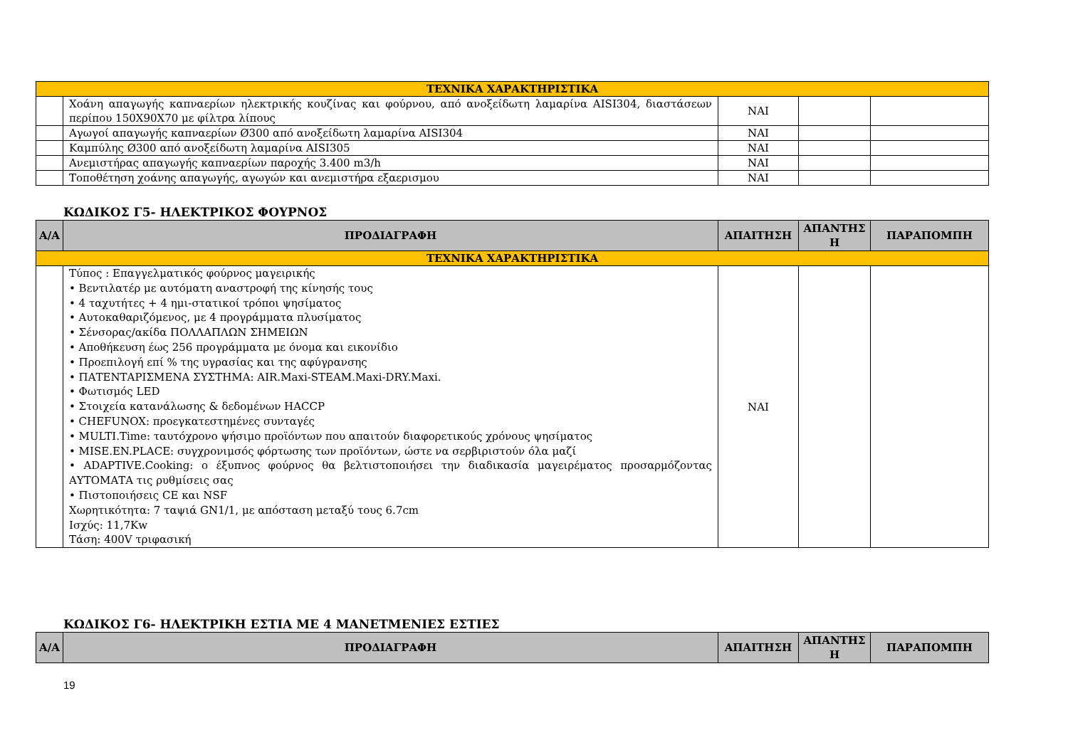| ΤΕΧΝΙΚΑ ΧΑΡΑΚΤΗΡΙΣΤΙΚΑ | | | | |
| | Χοάνη απαγωγής καπναερίων ηλεκτρικής κουζίνας και φούρνου, από ανοξείδωτη λαμαρίνα AISI304, διαστάσεων περίπου 150Χ90Χ70 με φίλτρα λίπους | ΝΑΙ | | |
| | Αγωγοί απαγωγής καπναερίων Ø300 από ανοξείδωτη λαμαρίνα AISI304 | ΝΑΙ | | |
| | Καμπύλης Ø300 από ανοξείδωτη λαμαρίνα AISI305 | ΝΑΙ | | |
| | Ανεμιστήρας απαγωγής καπναερίων παροχής 3.400 m3/h | ΝΑΙ | | |
| | Τοποθέτηση χοάνης απαγωγής, αγωγών και ανεμιστήρα εξαερισμου | ΝΑΙ | | |
ΚΩΔΙΚΟΣ Γ5- ΗΛΕΚΤΡΙΚΟΣ ΦΟΥΡΝΟΣ
| Α/Α | ΠΡΟΔΙΑΓΡΑΦΗ | ΑΠΑΙΤΗΣΗ | ΑΠΑΝΤΗΣ Η | ΠΑΡΑΠΟΜΠΗ |
| --- | --- | --- | --- | --- |
| ΤΕΧΝΙΚΑ ΧΑΡΑΚΤΗΡΙΣΤΙΚΑ | | | | |
| | Τύπος : Επαγγελματικός φούρνος μαγειρικής • Βεντιλατέρ με αυτόματη αναστροφή της κίνησής τους • 4 ταχυτήτες + 4 ημι-στατικοί τρόποι ψησίματος • Αυτοκαθαριζόμενος, με 4 προγράμματα πλυσίματος • Σένσορας/ακίδα ΠΟΛΛΑΠΛΩΝ ΣΗΜΕΙΩΝ • Αποθήκευση έως 256 προγράμματα με όνομα και εικονίδιο • Προεπιλογή επί % της υγρασίας και της αφύγρανσης • ΠΑΤΕΝΤΑΡΙΣΜΕΝΑ ΣΥΣΤΗΜΑ: AIR.Maxi-STEAM.Maxi-DRY.Maxi. • Φωτισμός LED • Στοιχεία κατανάλωσης & δεδομένων HACCP • CHEFUNOX: προεγκατεστημένες συνταγές • MULTI.Time: ταυτόχρονο ψήσιμο προϊόντων που απαιτούν διαφορετικούς χρόνους ψησίματος • MISE.EN.PLACE: συγχρονιμσός φόρτωσης των προϊόντων, ώστε να σερβιριστούν όλα μαζί • ADAPTIVE.Cooking: ο έξυπνος φούρνος θα βελτιστοποιήσει την διαδικασία μαγειρέματος προσαρμόζοντας ΑΥΤΟΜΑΤΑ τις ρυθμίσεις σας • Πιστοποιήσεις CE και NSF Χωρητικότητα: 7 ταψιά GN1/1, με απόσταση μεταξύ τους 6.7cm Ισχύς: 11,7Kw Τάση: 400V τριφασική | ΝΑΙ | | |
ΚΩΔΙΚΟΣ Γ6- ΗΛΕΚΤΡΙΚΗ ΕΣΤΙΑ ΜΕ 4 ΜΑΝΕΤΜΕΝΙΕΣ ΕΣΤΙΕΣ
| Α/Α | ΠΡΟΔΙΑΓΡΑΦΗ | ΑΠΑΙΤΗΣΗ | ΑΠΑΝΤΗΣ Η | ΠΑΡΑΠΟΜΠΗ |
| --- | --- | --- | --- | --- |
19